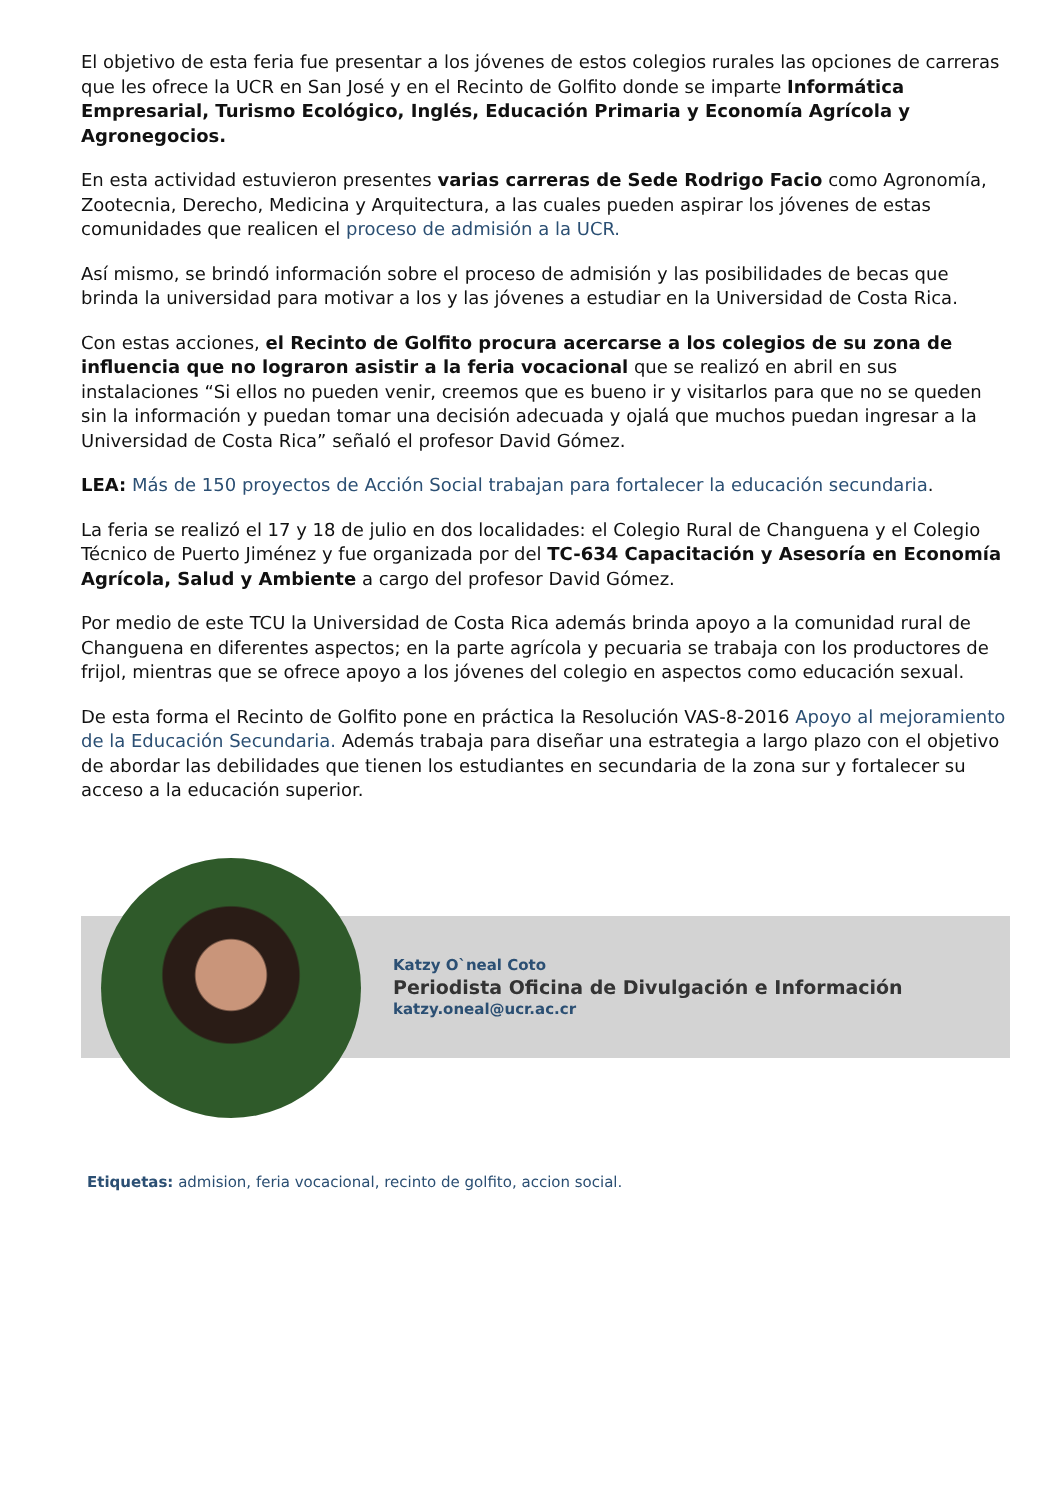El objetivo de esta feria fue presentar a los jóvenes de estos colegios rurales las opciones de carreras que les ofrece la UCR en San José y en el Recinto de Golfito donde se imparte Informática Empresarial, Turismo Ecológico, Inglés, Educación Primaria y Economía Agrícola y Agronegocios.
En esta actividad estuvieron presentes varias carreras de Sede Rodrigo Facio como Agronomía, Zootecnia, Derecho, Medicina y Arquitectura, a las cuales pueden aspirar los jóvenes de estas comunidades que realicen el proceso de admisión a la UCR.
Así mismo, se brindó información sobre el proceso de admisión y las posibilidades de becas que brinda la universidad para motivar a los y las jóvenes a estudiar en la Universidad de Costa Rica.
Con estas acciones, el Recinto de Golfito procura acercarse a los colegios de su zona de influencia que no lograron asistir a la feria vocacional que se realizó en abril en sus instalaciones “Si ellos no pueden venir, creemos que es bueno ir y visitarlos para que no se queden sin la información y puedan tomar una decisión adecuada y ojalá que muchos puedan ingresar a la Universidad de Costa Rica” señaló el profesor David Gómez.
LEA: Más de 150 proyectos de Acción Social trabajan para fortalecer la educación secundaria.
La feria se realizó el 17 y 18 de julio en dos localidades: el Colegio Rural de Changuena y el Colegio Técnico de Puerto Jiménez y fue organizada por del TC-634 Capacitación y Asesoría en Economía Agrícola, Salud y Ambiente a cargo del profesor David Gómez.
Por medio de este TCU la Universidad de Costa Rica además brinda apoyo a la comunidad rural de Changuena en diferentes aspectos; en la parte agrícola y pecuaria se trabaja con los productores de frijol, mientras que se ofrece apoyo a los jóvenes del colegio en aspectos como educación sexual.
De esta forma el Recinto de Golfito pone en práctica la Resolución VAS-8-2016 Apoyo al mejoramiento de la Educación Secundaria. Además trabaja para diseñar una estrategia a largo plazo con el objetivo de abordar las debilidades que tienen los estudiantes en secundaria de la zona sur y fortalecer su acceso a la educación superior.
Katzy O`neal Coto
Periodista Oficina de Divulgación e Información
katzy.oneal@ucr.ac.cr
Etiquetas: admision, feria vocacional, recinto de golfito, accion social.